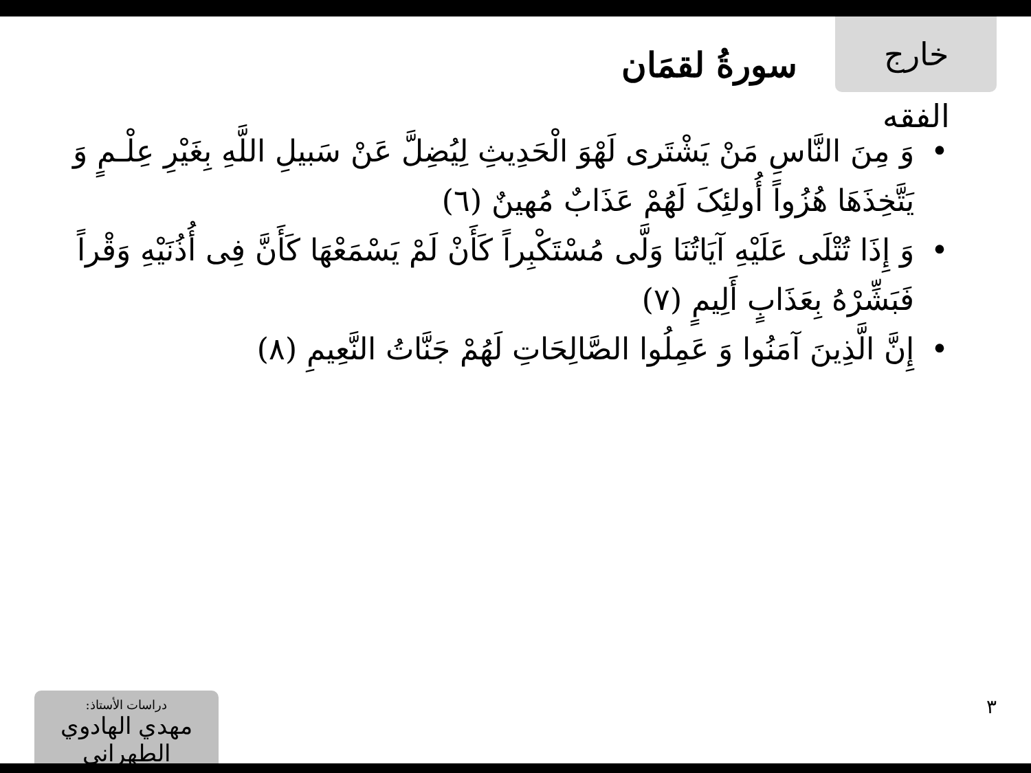خارج الفقه
سورةُ لقمَان
• وَ مِنَ النَّاسِ مَنْ يَشْتَرى لَهْوَ الْحَدِيثِ لِيُضِلَّ عَنْ سَبيلِ اللَّهِ بِغَيْرِ عِلْـمٍ وَ يَتَّخِذَهَا هُزُواً أُولئِکَ لَهُمْ عَذَابٌ مُهينٌ (٦)
• وَ إِذَا تُتْلَى عَلَيْهِ آيَاتُنَا وَلَّى مُسْتَكْبِراً كَأَنْ لَمْ يَسْمَعْهَا كَأَنَّ فِى أُذُنَيْهِ وَقْراً فَبَشِّرْهُ بِعَذَابٍ أَلِيمٍ (٧)
• إِنَّ الَّذِينَ آمَنُوا وَ عَمِلُوا الصَّالِحَاتِ لَهُمْ جَنَّاتُ النَّعِيمِ (٨)
دراسات الأستاذ:
مهدي الهادوي الطهراني
٣